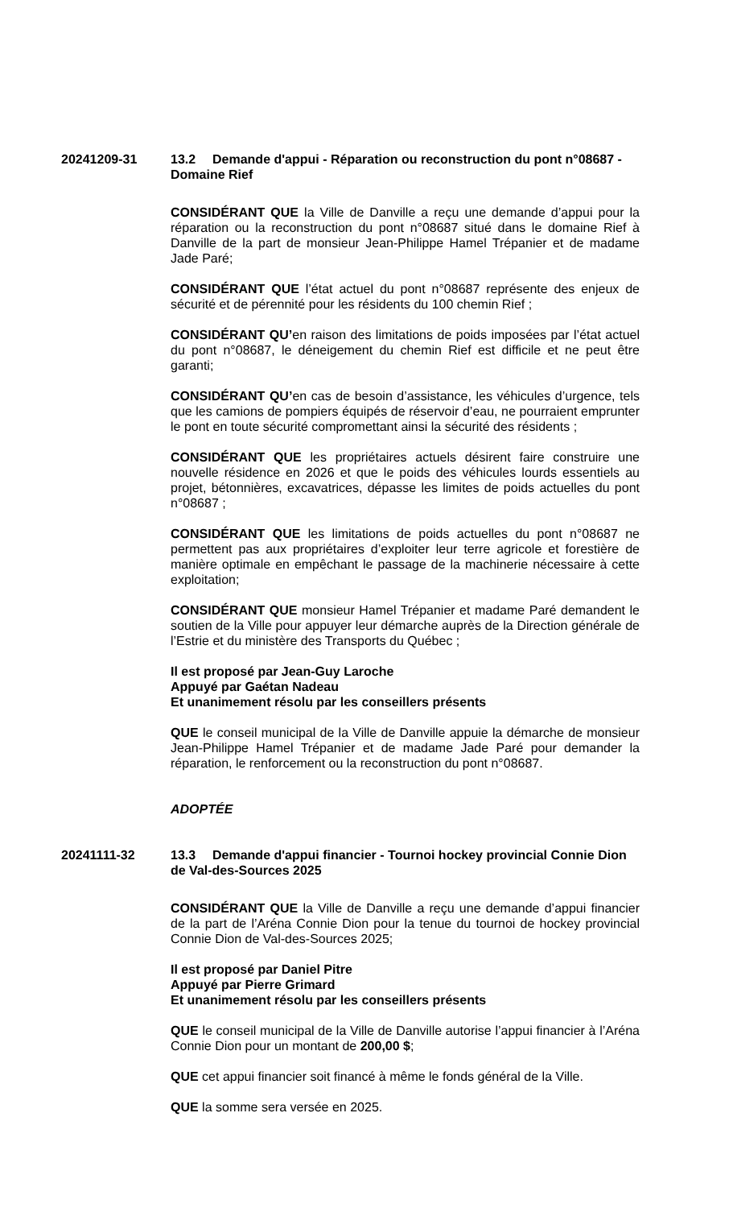20241209-31 13.2 Demande d'appui - Réparation ou reconstruction du pont n°08687 - Domaine Rief
CONSIDÉRANT QUE la Ville de Danville a reçu une demande d’appui pour la réparation ou la reconstruction du pont n°08687 situé dans le domaine Rief à Danville de la part de monsieur Jean-Philippe Hamel Trépanier et de madame Jade Paré;
CONSIDÉRANT QUE l’état actuel du pont n°08687 représente des enjeux de sécurité et de pérennité pour les résidents du 100 chemin Rief ;
CONSIDÉRANT QU’en raison des limitations de poids imposées par l’état actuel du pont n°08687, le déneigement du chemin Rief est difficile et ne peut être garanti;
CONSIDÉRANT QU’en cas de besoin d’assistance, les véhicules d’urgence, tels que les camions de pompiers équipés de réservoir d’eau, ne pourraient emprunter le pont en toute sécurité compromettant ainsi la sécurité des résidents ;
CONSIDÉRANT QUE les propriétaires actuels désirent faire construire une nouvelle résidence en 2026 et que le poids des véhicules lourds essentiels au projet, bétonnières, excavatrices, dépasse les limites de poids actuelles du pont n°08687 ;
CONSIDÉRANT QUE les limitations de poids actuelles du pont n°08687 ne permettent pas aux propriétaires d’exploiter leur terre agricole et forestière de manière optimale en empêchant le passage de la machinerie nécessaire à cette exploitation;
CONSIDÉRANT QUE monsieur Hamel Trépanier et madame Paré demandent le soutien de la Ville pour appuyer leur démarche auprès de la Direction générale de l’Estrie et du ministère des Transports du Québec ;
Il est proposé par Jean-Guy Laroche
Appuyé par Gaétan Nadeau
Et unanimement résolu par les conseillers présents
QUE le conseil municipal de la Ville de Danville appuie la démarche de monsieur Jean-Philippe Hamel Trépanier et de madame Jade Paré pour demander la réparation, le renforcement ou la reconstruction du pont n°08687.
ADOPTÉE
20241111-32 13.3 Demande d'appui financier - Tournoi hockey provincial Connie Dion de Val-des-Sources 2025
CONSIDÉRANT QUE la Ville de Danville a reçu une demande d’appui financier de la part de l’Aréna Connie Dion pour la tenue du tournoi de hockey provincial Connie Dion de Val-des-Sources 2025;
Il est proposé par Daniel Pitre
Appuyé par Pierre Grimard
Et unanimement résolu par les conseillers présents
QUE le conseil municipal de la Ville de Danville autorise l’appui financier à l’Aréna Connie Dion pour un montant de 200,00 $;
QUE cet appui financier soit financé à même le fonds général de la Ville.
QUE la somme sera versée en 2025.